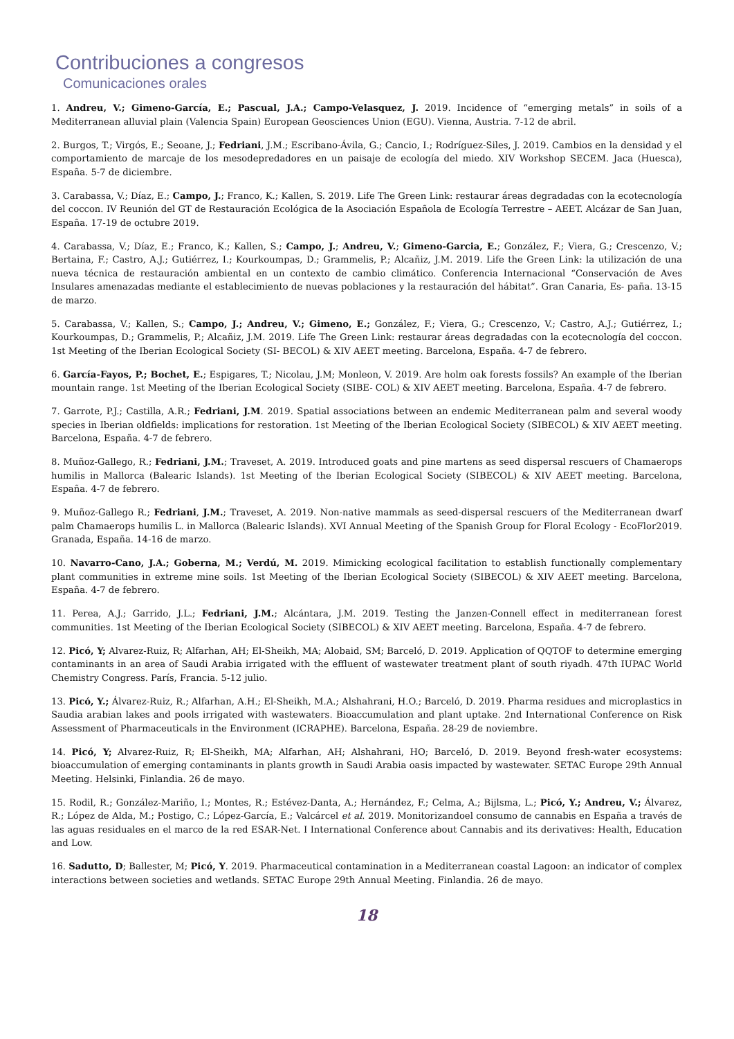Contribuciones a congresos
Comunicaciones orales
1. Andreu, V.; Gimeno-García, E.; Pascual, J.A.; Campo-Velasquez, J. 2019. Incidence of “emerging metals” in soils of a Mediterranean alluvial plain (Valencia Spain) European Geosciences Union (EGU). Vienna, Austria. 7-12 de abril.
2. Burgos, T.; Virgós, E.; Seoane, J.; Fedriani, J.M.; Escribano-Ávila, G.; Cancio, I.; Rodríguez-Siles, J. 2019. Cambios en la densidad y el comportamiento de marcaje de los mesodepredadores en un paisaje de ecología del miedo. XIV Workshop SECEM. Jaca (Huesca), España. 5-7 de diciembre.
3. Carabassa, V.; Díaz, E.; Campo, J.; Franco, K.; Kallen, S. 2019. Life The Green Link: restaurar áreas degradadas con la ecotecnología del coccon. IV Reunión del GT de Restauración Ecológica de la Asociación Española de Ecología Terrestre – AEET. Alcázar de San Juan, España. 17-19 de octubre 2019.
4. Carabassa, V.; Díaz, E.; Franco, K.; Kallen, S.; Campo, J.; Andreu, V.; Gimeno-Garcia, E.; González, F.; Viera, G.; Crescenzo, V.; Bertaina, F.; Castro, A.J.; Gutiérrez, I.; Kourkoumpas, D.; Grammelis, P.; Alcañiz, J.M. 2019. Life the Green Link: la utilización de una nueva técnica de restauración ambiental en un contexto de cambio climático. Conferencia Internacional “Conservación de Aves Insulares amenazadas mediante el establecimiento de nuevas poblaciones y la restauración del hábitat”. Gran Canaria, Es- paña. 13-15 de marzo.
5. Carabassa, V.; Kallen, S.; Campo, J.; Andreu, V.; Gimeno, E.; González, F.; Viera, G.; Crescenzo, V.; Castro, A.J.; Gutiérrez, I.; Kourkoumpas, D.; Grammelis, P.; Alcañiz, J.M. 2019. Life The Green Link: restaurar áreas degradadas con la ecotecnología del coccon. 1st Meeting of the Iberian Ecological Society (SI- BECOL) & XIV AEET meeting. Barcelona, España. 4-7 de febrero.
6. García-Fayos, P.; Bochet, E.; Espigares, T.; Nicolau, J.M; Monleon, V. 2019. Are holm oak forests fossils? An example of the Iberian mountain range. 1st Meeting of the Iberian Ecological Society (SIBE- COL) & XIV AEET meeting. Barcelona, España. 4-7 de febrero.
7. Garrote, P.J.; Castilla, A.R.; Fedriani, J.M. 2019. Spatial associations between an endemic Mediterranean palm and several woody species in Iberian oldfields: implications for restoration. 1st Meeting of the Iberian Ecological Society (SIBECOL) & XIV AEET meeting. Barcelona, España. 4-7 de febrero.
8. Muñoz-Gallego, R.; Fedriani, J.M.; Traveset, A. 2019. Introduced goats and pine martens as seed dispersal rescuers of Chamaerops humilis in Mallorca (Balearic Islands). 1st Meeting of the Iberian Ecological Society (SIBECOL) & XIV AEET meeting. Barcelona, España. 4-7 de febrero.
9. Muñoz-Gallego R.; Fedriani, J.M.; Traveset, A. 2019. Non-native mammals as seed-dispersal rescuers of the Mediterranean dwarf palm Chamaerops humilis L. in Mallorca (Balearic Islands). XVI Annual Meeting of the Spanish Group for Floral Ecology - EcoFlor2019. Granada, España. 14-16 de marzo.
10. Navarro-Cano, J.A.; Goberna, M.; Verdú, M. 2019. Mimicking ecological facilitation to establish functionally complementary plant communities in extreme mine soils. 1st Meeting of the Iberian Ecological Society (SIBECOL) & XIV AEET meeting. Barcelona, España. 4-7 de febrero.
11. Perea, A.J.; Garrido, J.L.; Fedriani, J.M.; Alcántara, J.M. 2019. Testing the Janzen-Connell effect in mediterranean forest communities. 1st Meeting of the Iberian Ecological Society (SIBECOL) & XIV AEET meeting. Barcelona, España. 4-7 de febrero.
12. Picó, Y; Alvarez-Ruiz, R; Alfarhan, AH; El-Sheikh, MA; Alobaid, SM; Barceló, D. 2019. Application of QQTOF to determine emerging contaminants in an area of Saudi Arabia irrigated with the effluent of wastewater treatment plant of south riyadh. 47th IUPAC World Chemistry Congress. París, Francia. 5-12 julio.
13. Picó, Y.; Álvarez-Ruiz, R.; Alfarhan, A.H.; El-Sheikh, M.A.; Alshahrani, H.O.; Barceló, D. 2019. Pharma residues and microplastics in Saudia arabian lakes and pools irrigated with wastewaters. Bioaccumulation and plant uptake. 2nd International Conference on Risk Assessment of Pharmaceuticals in the Environment (ICRAPHE). Barcelona, España. 28-29 de noviembre.
14. Picó, Y; Alvarez-Ruiz, R; El-Sheikh, MA; Alfarhan, AH; Alshahrani, HO; Barceló, D. 2019. Beyond fresh-water ecosystems: bioaccumulation of emerging contaminants in plants growth in Saudi Arabia oasis impacted by wastewater. SETAC Europe 29th Annual Meeting. Helsinki, Finlandia. 26 de mayo.
15. Rodil, R.; González-Mariño, I.; Montes, R.; Estévez-Danta, A.; Hernández, F.; Celma, A.; Bijlsma, L.; Picó, Y.; Andreu, V.; Álvarez, R.; López de Alda, M.; Postigo, C.; López-García, E.; Valcárcel et al. 2019. Monitorizandoel consumo de cannabis en España a través de las aguas residuales en el marco de la red ESAR-Net. I International Conference about Cannabis and its derivatives: Health, Education and Low.
16. Sadutto, D; Ballester, M; Picó, Y. 2019. Pharmaceutical contamination in a Mediterranean coastal Lagoon: an indicator of complex interactions between societies and wetlands. SETAC Europe 29th Annual Meeting. Finlandia. 26 de mayo.
18